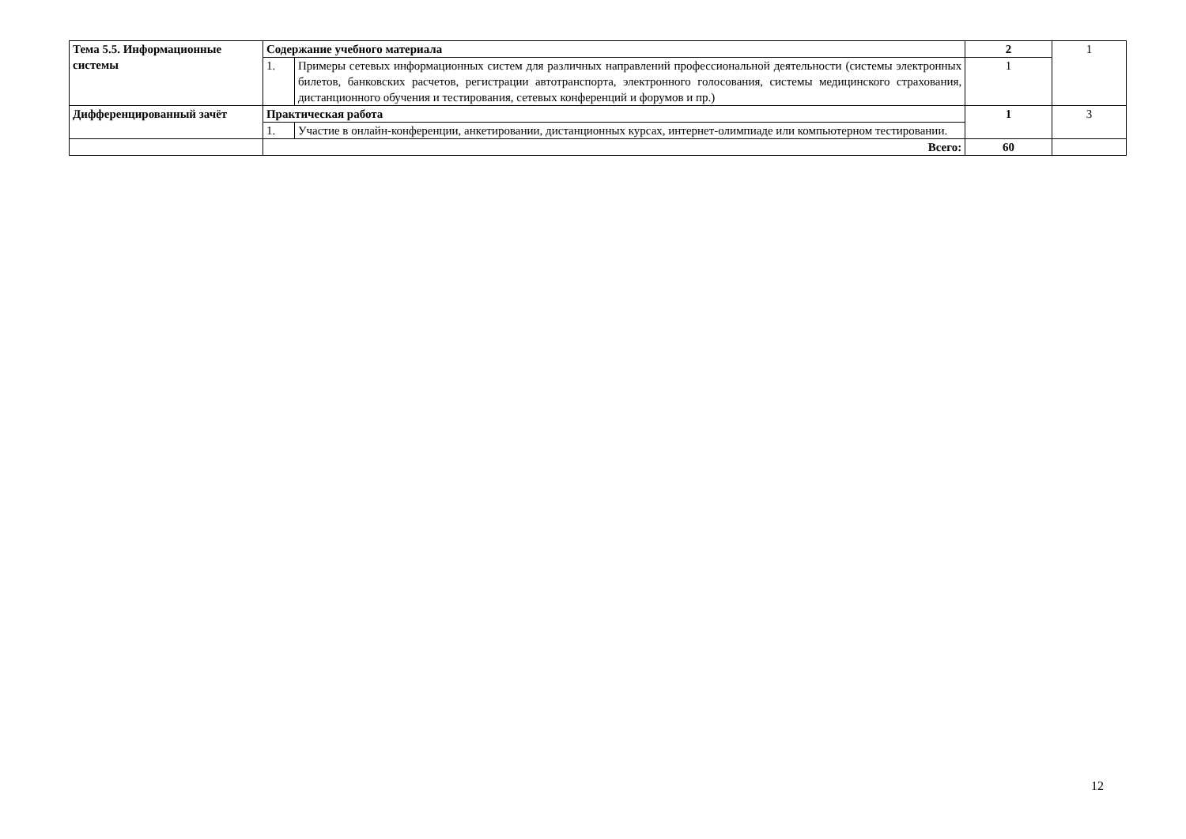| Тема 5.5. Информационные системы | Содержание учебного материала | | 2 | 1 |
| | 1. | Примеры сетевых информационных систем для различных направлений профессиональной деятельности (системы электронных билетов, банковских расчетов, регистрации автотранспорта, электронного голосования, системы медицинского страхования, дистанционного обучения и тестирования, сетевых конференций и форумов и пр.) | 1 | |
| Дифференцированный зачёт | Практическая работа | | 1 | 3 |
| | 1. | Участие в онлайн-конференции, анкетировании, дистанционных курсах, интернет-олимпиаде или компьютерном тестировании. | | |
| | Всего: | | 60 | |
12